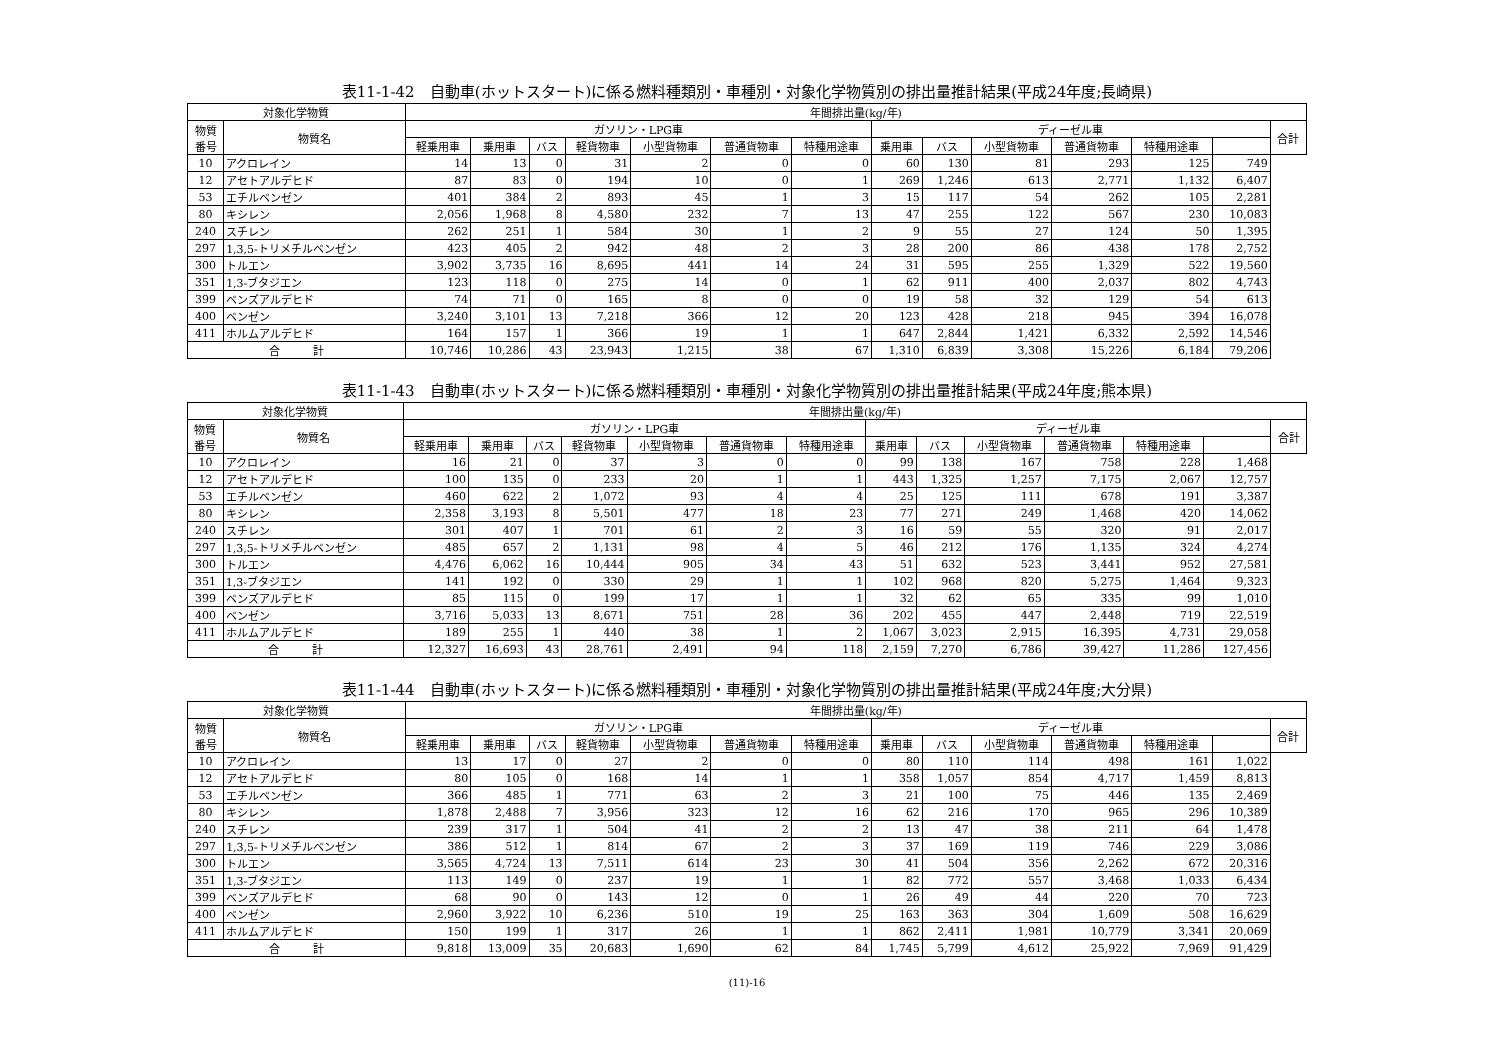表11-1-42　自動車(ホットスタート)に係る燃料種類別・車種別・対象化学物質別の排出量推計結果(平成24年度;長崎県)
| 対象化学物質 | | 年間排出量(kg/年) | | | | | | | | | | | | | |
| --- | --- | --- | --- | --- | --- | --- | --- | --- | --- | --- | --- | --- | --- | --- | --- |
| 物質 番号 | 物質名 | ガソリン・LPG車 | | | | | | | ディーゼル車 | | | | | | 合計 |
| | | 軽乗用車 | 乗用車 | バス | 軽貨物車 | 小型貨物車 | 普通貨物車 | 特種用途車 | 乗用車 | バス | 小型貨物車 | 普通貨物車 | 特種用途車 | | |
| 10 | アクロレイン | 14 | 13 | 0 | 31 | 2 | 0 | 0 | 60 | 130 | 81 | 293 | 125 | 749 | |
| 12 | アセトアルデヒド | 87 | 83 | 0 | 194 | 10 | 0 | 1 | 269 | 1,246 | 613 | 2,771 | 1,132 | 6,407 | |
| 53 | エチルベンゼン | 401 | 384 | 2 | 893 | 45 | 1 | 3 | 15 | 117 | 54 | 262 | 105 | 2,281 | |
| 80 | キシレン | 2,056 | 1,968 | 8 | 4,580 | 232 | 7 | 13 | 47 | 255 | 122 | 567 | 230 | 10,083 | |
| 240 | スチレン | 262 | 251 | 1 | 584 | 30 | 1 | 2 | 9 | 55 | 27 | 124 | 50 | 1,395 | |
| 297 | 1,3,5-トリメチルベンゼン | 423 | 405 | 2 | 942 | 48 | 2 | 3 | 28 | 200 | 86 | 438 | 178 | 2,752 | |
| 300 | トルエン | 3,902 | 3,735 | 16 | 8,695 | 441 | 14 | 24 | 31 | 595 | 255 | 1,329 | 522 | 19,560 | |
| 351 | 1,3-ブタジエン | 123 | 118 | 0 | 275 | 14 | 0 | 1 | 62 | 911 | 400 | 2,037 | 802 | 4,743 | |
| 399 | ベンズアルデヒド | 74 | 71 | 0 | 165 | 8 | 0 | 0 | 19 | 58 | 32 | 129 | 54 | 613 | |
| 400 | ベンゼン | 3,240 | 3,101 | 13 | 7,218 | 366 | 12 | 20 | 123 | 428 | 218 | 945 | 394 | 16,078 | |
| 411 | ホルムアルデヒド | 164 | 157 | 1 | 366 | 19 | 1 | 1 | 647 | 2,844 | 1,421 | 6,332 | 2,592 | 14,546 | |
| 合 計 | | 10,746 | 10,286 | 43 | 23,943 | 1,215 | 38 | 67 | 1,310 | 6,839 | 3,308 | 15,226 | 6,184 | 79,206 | |
表11-1-43　自動車(ホットスタート)に係る燃料種類別・車種別・対象化学物質別の排出量推計結果(平成24年度;熊本県)
| 対象化学物質 | | 年間排出量(kg/年) | | | | | | | | | | | | | |
| --- | --- | --- | --- | --- | --- | --- | --- | --- | --- | --- | --- | --- | --- | --- | --- |
| 物質 番号 | 物質名 | ガソリン・LPG車 | | | | | | | ディーゼル車 | | | | | | 合計 |
| | | 軽乗用車 | 乗用車 | バス | 軽貨物車 | 小型貨物車 | 普通貨物車 | 特種用途車 | 乗用車 | バス | 小型貨物車 | 普通貨物車 | 特種用途車 | | |
| 10 | アクロレイン | 16 | 21 | 0 | 37 | 3 | 0 | 0 | 99 | 138 | 167 | 758 | 228 | 1,468 | |
| 12 | アセトアルデヒド | 100 | 135 | 0 | 233 | 20 | 1 | 1 | 443 | 1,325 | 1,257 | 7,175 | 2,067 | 12,757 | |
| 53 | エチルベンゼン | 460 | 622 | 2 | 1,072 | 93 | 4 | 4 | 25 | 125 | 111 | 678 | 191 | 3,387 | |
| 80 | キシレン | 2,358 | 3,193 | 8 | 5,501 | 477 | 18 | 23 | 77 | 271 | 249 | 1,468 | 420 | 14,062 | |
| 240 | スチレン | 301 | 407 | 1 | 701 | 61 | 2 | 3 | 16 | 59 | 55 | 320 | 91 | 2,017 | |
| 297 | 1,3,5-トリメチルベンゼン | 485 | 657 | 2 | 1,131 | 98 | 4 | 5 | 46 | 212 | 176 | 1,135 | 324 | 4,274 | |
| 300 | トルエン | 4,476 | 6,062 | 16 | 10,444 | 905 | 34 | 43 | 51 | 632 | 523 | 3,441 | 952 | 27,581 | |
| 351 | 1,3-ブタジエン | 141 | 192 | 0 | 330 | 29 | 1 | 1 | 102 | 968 | 820 | 5,275 | 1,464 | 9,323 | |
| 399 | ベンズアルデヒド | 85 | 115 | 0 | 199 | 17 | 1 | 1 | 32 | 62 | 65 | 335 | 99 | 1,010 | |
| 400 | ベンゼン | 3,716 | 5,033 | 13 | 8,671 | 751 | 28 | 36 | 202 | 455 | 447 | 2,448 | 719 | 22,519 | |
| 411 | ホルムアルデヒド | 189 | 255 | 1 | 440 | 38 | 1 | 2 | 1,067 | 3,023 | 2,915 | 16,395 | 4,731 | 29,058 | |
| 合 計 | | 12,327 | 16,693 | 43 | 28,761 | 2,491 | 94 | 118 | 2,159 | 7,270 | 6,786 | 39,427 | 11,286 | 127,456 | |
表11-1-44　自動車(ホットスタート)に係る燃料種類別・車種別・対象化学物質別の排出量推計結果(平成24年度;大分県)
| 対象化学物質 | | 年間排出量(kg/年) | | | | | | | | | | | | | |
| --- | --- | --- | --- | --- | --- | --- | --- | --- | --- | --- | --- | --- | --- | --- | --- |
| 物質 番号 | 物質名 | ガソリン・LPG車 | | | | | | | ディーゼル車 | | | | | | 合計 |
| | | 軽乗用車 | 乗用車 | バス | 軽貨物車 | 小型貨物車 | 普通貨物車 | 特種用途車 | 乗用車 | バス | 小型貨物車 | 普通貨物車 | 特種用途車 | | |
| 10 | アクロレイン | 13 | 17 | 0 | 27 | 2 | 0 | 0 | 80 | 110 | 114 | 498 | 161 | 1,022 | |
| 12 | アセトアルデヒド | 80 | 105 | 0 | 168 | 14 | 1 | 1 | 358 | 1,057 | 854 | 4,717 | 1,459 | 8,813 | |
| 53 | エチルベンゼン | 366 | 485 | 1 | 771 | 63 | 2 | 3 | 21 | 100 | 75 | 446 | 135 | 2,469 | |
| 80 | キシレン | 1,878 | 2,488 | 7 | 3,956 | 323 | 12 | 16 | 62 | 216 | 170 | 965 | 296 | 10,389 | |
| 240 | スチレン | 239 | 317 | 1 | 504 | 41 | 2 | 2 | 13 | 47 | 38 | 211 | 64 | 1,478 | |
| 297 | 1,3,5-トリメチルベンゼン | 386 | 512 | 1 | 814 | 67 | 2 | 3 | 37 | 169 | 119 | 746 | 229 | 3,086 | |
| 300 | トルエン | 3,565 | 4,724 | 13 | 7,511 | 614 | 23 | 30 | 41 | 504 | 356 | 2,262 | 672 | 20,316 | |
| 351 | 1,3-ブタジエン | 113 | 149 | 0 | 237 | 19 | 1 | 1 | 82 | 772 | 557 | 3,468 | 1,033 | 6,434 | |
| 399 | ベンズアルデヒド | 68 | 90 | 0 | 143 | 12 | 0 | 1 | 26 | 49 | 44 | 220 | 70 | 723 | |
| 400 | ベンゼン | 2,960 | 3,922 | 10 | 6,236 | 510 | 19 | 25 | 163 | 363 | 304 | 1,609 | 508 | 16,629 | |
| 411 | ホルムアルデヒド | 150 | 199 | 1 | 317 | 26 | 1 | 1 | 862 | 2,411 | 1,981 | 10,779 | 3,341 | 20,069 | |
| 合 計 | | 9,818 | 13,009 | 35 | 20,683 | 1,690 | 62 | 84 | 1,745 | 5,799 | 4,612 | 25,922 | 7,969 | 91,429 | |
(11)-16